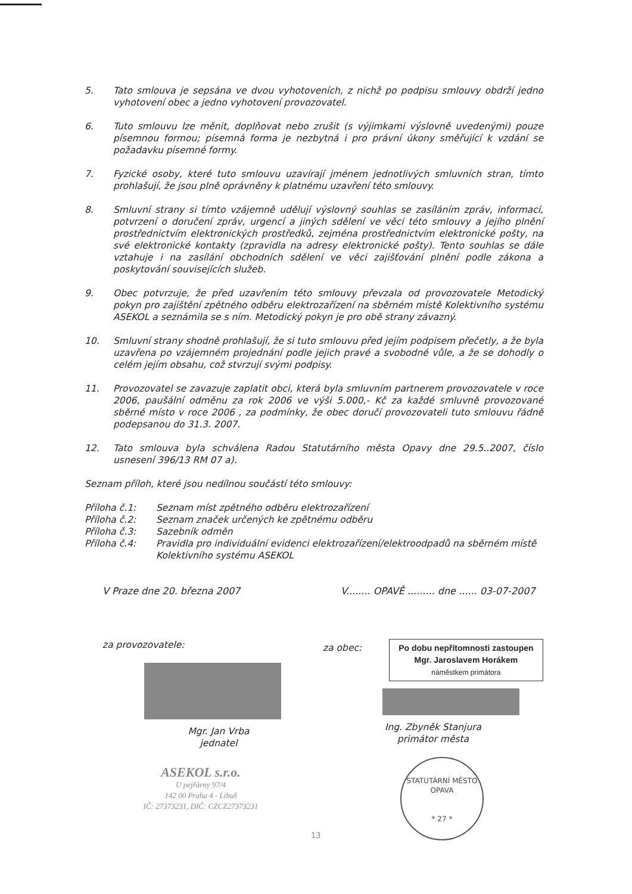5. Tato smlouva je sepsána ve dvou vyhotoveních, z nichž po podpisu smlouvy obdrží jedno vyhotovení obec a jedno vyhotovení provozovatel.
6. Tuto smlouvu lze měnit, doplňovat nebo zrušit (s výjimkami výslovně uvedenými) pouze písemnou formou; písemná forma je nezbytná i pro právní úkony směřující k vzdání se požadavku písemné formy.
7. Fyzické osoby, které tuto smlouvu uzavírají jménem jednotlivých smluvních stran, tímto prohlašují, že jsou plně oprávněny k platnému uzavření této smlouvy.
8. Smluvní strany si tímto vzájemně udělují výslovný souhlas se zasíláním zpráv, informací, potvrzení o doručení zpráv, urgencí a jiných sdělení ve věci této smlouvy a jejího plnění prostřednictvím elektronických prostředků, zejména prostřednictvím elektronické pošty, na své elektronické kontakty (zpravidla na adresy elektronické pošty). Tento souhlas se dále vztahuje i na zasílání obchodních sdělení ve věci zajišťování plnění podle zákona a poskytování souvisejících služeb.
9. Obec potvrzuje, že před uzavřením této smlouvy převzala od provozovatele Metodický pokyn pro zajištění zpětného odběru elektrozařízení na sběrném místě Kolektivního systému ASEKOL a seznámila se s ním. Metodický pokyn je pro obě strany závazný.
10. Smluvní strany shodně prohlašují, že si tuto smlouvu před jejím podpisem přečetly, a že byla uzavřena po vzájemném projednání podle jejich pravé a svobodné vůle, a že se dohodly o celém jejím obsahu, což stvrzují svými podpisy.
11. Provozovatel se zavazuje zaplatit obci, která byla smluvním partnerem provozovatele v roce 2006, paušální odměnu za rok 2006 ve výši 5.000,- Kč za každé smluvně provozované sběrné místo v roce 2006 , za podmínky, že obec doručí provozovateli tuto smlouvu řádně podepsanou do 31.3. 2007.
12. Tato smlouva byla schválena Radou Statutárního města Opavy dne 29.5..2007, číslo usnesení 396/13 RM 07 a).
Seznam příloh, které jsou nedílnou součástí této smlouvy:
Příloha č.1: Seznam míst zpětného odběru elektrozařízení
Příloha č.2: Seznam značek určených ke zpětnému odběru
Příloha č.3: Sazebník odměn
Příloha č.4: Pravidla pro individuální evidenci elektrozařízení/elektroodpadů na sběrném místě Kolektivního systému ASEKOL
V Praze dne 20. března 2007 V........ OPAVĚ ......... dne ...... 03-07-2007
za provozovatele:
Mgr. Jan Vrba
jednatel
ASEKOL s.r.o.
U pejřárny 97/4
142 00 Praha 4 - Libuš
IČ: 27373231, DIČ: CZCZ27373231
za obec: Po dobu nepřítomnosti zastoupen
Mgr. Jaroslavem Horákem
náměstkem primátora
Ing. Zbyněk Stanjura
primátor města
STATUTÁRNÍ MĚSTO OPAVA
* 27 *
13